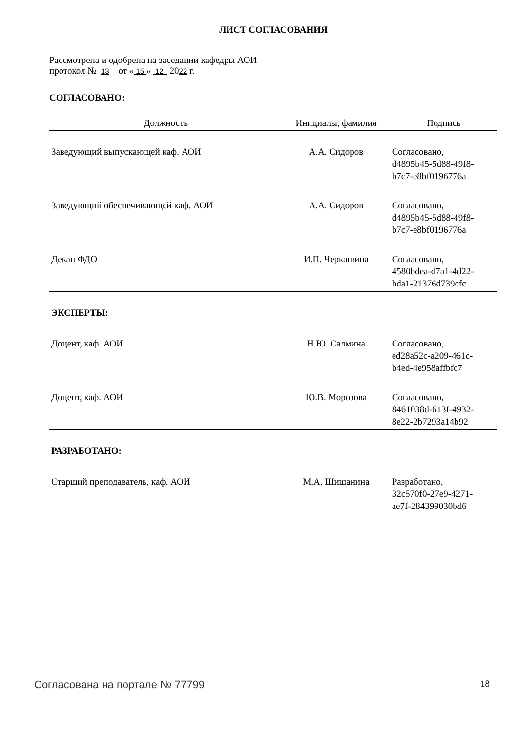ЛИСТ СОГЛАСОВАНИЯ
Рассмотрена и одобрена на заседании кафедры АОИ
протокол № 13 от « 15 » 12 2022 г.
СОГЛАСОВАНО:
| Должность | Инициалы, фамилия | Подпись |
| --- | --- | --- |
| Заведующий выпускающей каф. АОИ | А.А. Сидоров | Согласовано, d4895b45-5d88-49f8- b7c7-e8bf0196776a |
| Заведующий обеспечивающей каф. АОИ | А.А. Сидоров | Согласовано, d4895b45-5d88-49f8- b7c7-e8bf0196776a |
| Декан ФДО | И.П. Черкашина | Согласовано, 4580bdea-d7a1-4d22- bda1-21376d739cfc |
| ЭКСПЕРТЫ: | | |
| Доцент, каф. АОИ | Н.Ю. Салмина | Согласовано, ed28a52c-a209-461c- b4ed-4e958affbfc7 |
| Доцент, каф. АОИ | Ю.В. Морозова | Согласовано, 8461038d-613f-4932- 8e22-2b7293a14b92 |
| РАЗРАБОТАНО: | | |
| Старший преподаватель, каф. АОИ | М.А. Шишанина | Разработано, 32c570f0-27e9-4271- ae7f-284399030bd6 |
Согласована на портале № 77799 18